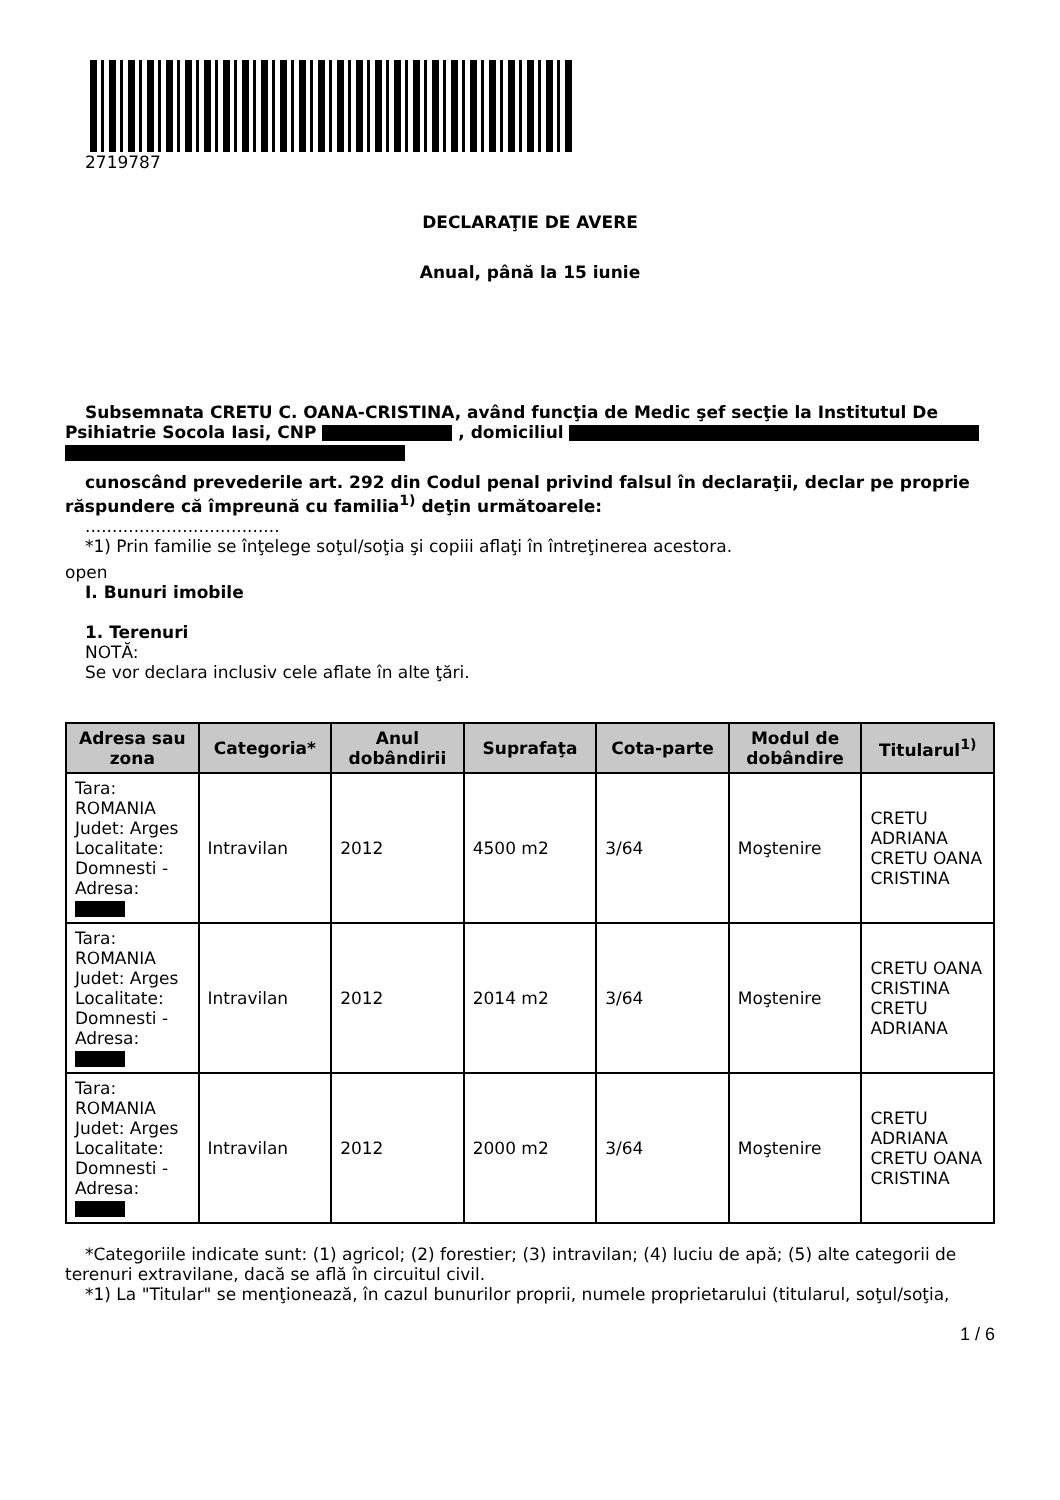2719787
DECLARAŢIE DE AVERE
Anual, până la 15 iunie
Subsemnata CRETU C. OANA-CRISTINA, având funcţia de Medic şef secţie la Institutul De Psihiatrie Socola Iasi, CNP , domiciliul
cunoscând prevederile art. 292 din Codul penal privind falsul în declaraţii, declar pe proprie răspundere că împreună cu familia<sup>1)</sup> deţin următoarele:
....................................
*1) Prin familie se înţelege soţul/soţia şi copiii aflaţi în întreţinerea acestora.
open
I. Bunuri imobile
1. Terenuri
NOTĂ:
Se vor declara inclusiv cele aflate în alte ţări.
| Adresa sau zona | Categoria* | Anul dobândirii | Suprafaţa | Cota-parte | Modul de dobândire | Titularul<sup>1)</sup> |
| --- | --- | --- | --- | --- | --- | --- |
| Tara: ROMANIA Judet: Arges Localitate: Domnesti - Adresa: | Intravilan | 2012 | 4500 m2 | 3/64 | Moştenire | CRETU ADRIANA CRETU OANA CRISTINA |
| Tara: ROMANIA Judet: Arges Localitate: Domnesti - Adresa: | Intravilan | 2012 | 2014 m2 | 3/64 | Moştenire | CRETU OANA CRISTINA CRETU ADRIANA |
| Tara: ROMANIA Judet: Arges Localitate: Domnesti - Adresa: | Intravilan | 2012 | 2000 m2 | 3/64 | Moştenire | CRETU ADRIANA CRETU OANA CRISTINA |
*Categoriile indicate sunt: (1) agricol; (2) forestier; (3) intravilan; (4) luciu de apă; (5) alte categorii de terenuri extravilane, dacă se află în circuitul civil.
*1) La "Titular" se menţionează, în cazul bunurilor proprii, numele proprietarului (titularul, soţul/soţia,
1 / 6